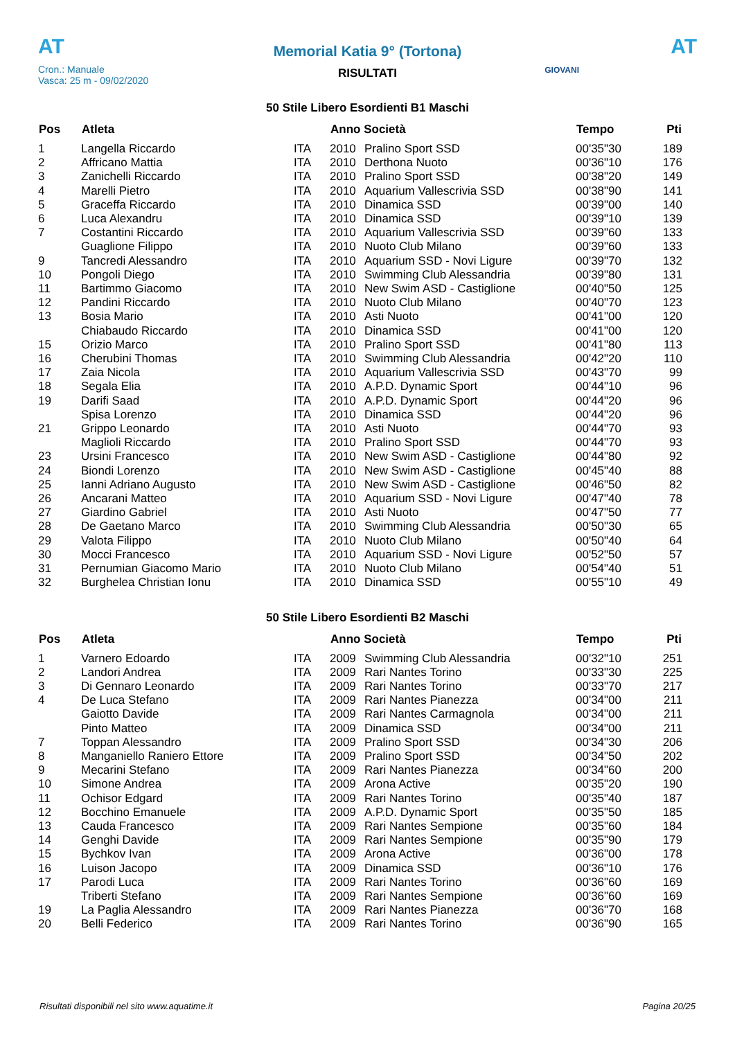AT
Memorial Katia 9° (Tortona)
AT
Cron.: Manuale
Vasca: 25 m - 09/02/2020
GIOVANI
RISULTATI
50 Stile Libero Esordienti B1 Maschi
| Pos | Atleta | | Anno Società | | Tempo | Pti |
| --- | --- | --- | --- | --- | --- | --- |
| 1 | Langella Riccardo | ITA | 2010 | Pralino Sport SSD | 00'35"30 | 189 |
| 2 | Affricano Mattia | ITA | 2010 | Derthona Nuoto | 00'36"10 | 176 |
| 3 | Zanichelli Riccardo | ITA | 2010 | Pralino Sport SSD | 00'38"20 | 149 |
| 4 | Marelli Pietro | ITA | 2010 | Aquarium Vallescrivia SSD | 00'38"90 | 141 |
| 5 | Graceffa Riccardo | ITA | 2010 | Dinamica SSD | 00'39"00 | 140 |
| 6 | Luca Alexandru | ITA | 2010 | Dinamica SSD | 00'39"10 | 139 |
| 7 | Costantini Riccardo | ITA | 2010 | Aquarium Vallescrivia SSD | 00'39"60 | 133 |
| | Guaglione Filippo | ITA | 2010 | Nuoto Club Milano | 00'39"60 | 133 |
| 9 | Tancredi Alessandro | ITA | 2010 | Aquarium SSD - Novi Ligure | 00'39"70 | 132 |
| 10 | Pongoli Diego | ITA | 2010 | Swimming Club Alessandria | 00'39"80 | 131 |
| 11 | Bartimmo Giacomo | ITA | 2010 | New Swim ASD - Castiglione | 00'40"50 | 125 |
| 12 | Pandini Riccardo | ITA | 2010 | Nuoto Club Milano | 00'40"70 | 123 |
| 13 | Bosia Mario | ITA | 2010 | Asti Nuoto | 00'41"00 | 120 |
| | Chiabaudo Riccardo | ITA | 2010 | Dinamica SSD | 00'41"00 | 120 |
| 15 | Orizio Marco | ITA | 2010 | Pralino Sport SSD | 00'41"80 | 113 |
| 16 | Cherubini Thomas | ITA | 2010 | Swimming Club Alessandria | 00'42"20 | 110 |
| 17 | Zaia Nicola | ITA | 2010 | Aquarium Vallescrivia SSD | 00'43"70 | 99 |
| 18 | Segala Elia | ITA | 2010 | A.P.D. Dynamic Sport | 00'44"10 | 96 |
| 19 | Darifi Saad | ITA | 2010 | A.P.D. Dynamic Sport | 00'44"20 | 96 |
| | Spisa Lorenzo | ITA | 2010 | Dinamica SSD | 00'44"20 | 96 |
| 21 | Grippo Leonardo | ITA | 2010 | Asti Nuoto | 00'44"70 | 93 |
| | Maglioli Riccardo | ITA | 2010 | Pralino Sport SSD | 00'44"70 | 93 |
| 23 | Ursini Francesco | ITA | 2010 | New Swim ASD - Castiglione | 00'44"80 | 92 |
| 24 | Biondi Lorenzo | ITA | 2010 | New Swim ASD - Castiglione | 00'45"40 | 88 |
| 25 | Ianni Adriano Augusto | ITA | 2010 | New Swim ASD - Castiglione | 00'46"50 | 82 |
| 26 | Ancarani Matteo | ITA | 2010 | Aquarium SSD - Novi Ligure | 00'47"40 | 78 |
| 27 | Giardino Gabriel | ITA | 2010 | Asti Nuoto | 00'47"50 | 77 |
| 28 | De Gaetano Marco | ITA | 2010 | Swimming Club Alessandria | 00'50"30 | 65 |
| 29 | Valota Filippo | ITA | 2010 | Nuoto Club Milano | 00'50"40 | 64 |
| 30 | Mocci Francesco | ITA | 2010 | Aquarium SSD - Novi Ligure | 00'52"50 | 57 |
| 31 | Pernumian Giacomo Mario | ITA | 2010 | Nuoto Club Milano | 00'54"40 | 51 |
| 32 | Burghelea Christian Ionu | ITA | 2010 | Dinamica SSD | 00'55"10 | 49 |
50 Stile Libero Esordienti B2 Maschi
| Pos | Atleta | | Anno Società | | Tempo | Pti |
| --- | --- | --- | --- | --- | --- | --- |
| 1 | Varnero Edoardo | ITA | 2009 | Swimming Club Alessandria | 00'32"10 | 251 |
| 2 | Landori Andrea | ITA | 2009 | Rari Nantes Torino | 00'33"30 | 225 |
| 3 | Di Gennaro Leonardo | ITA | 2009 | Rari Nantes Torino | 00'33"70 | 217 |
| 4 | De Luca Stefano | ITA | 2009 | Rari Nantes Pianezza | 00'34"00 | 211 |
| | Gaiotto Davide | ITA | 2009 | Rari Nantes Carmagnola | 00'34"00 | 211 |
| | Pinto Matteo | ITA | 2009 | Dinamica SSD | 00'34"00 | 211 |
| 7 | Toppan Alessandro | ITA | 2009 | Pralino Sport SSD | 00'34"30 | 206 |
| 8 | Manganiello Raniero Ettore | ITA | 2009 | Pralino Sport SSD | 00'34"50 | 202 |
| 9 | Mecarini Stefano | ITA | 2009 | Rari Nantes Pianezza | 00'34"60 | 200 |
| 10 | Simone Andrea | ITA | 2009 | Arona Active | 00'35"20 | 190 |
| 11 | Ochisor Edgard | ITA | 2009 | Rari Nantes Torino | 00'35"40 | 187 |
| 12 | Bocchino Emanuele | ITA | 2009 | A.P.D. Dynamic Sport | 00'35"50 | 185 |
| 13 | Cauda Francesco | ITA | 2009 | Rari Nantes Sempione | 00'35"60 | 184 |
| 14 | Genghi Davide | ITA | 2009 | Rari Nantes Sempione | 00'35"90 | 179 |
| 15 | Bychkov Ivan | ITA | 2009 | Arona Active | 00'36"00 | 178 |
| 16 | Luison Jacopo | ITA | 2009 | Dinamica SSD | 00'36"10 | 176 |
| 17 | Parodi Luca | ITA | 2009 | Rari Nantes Torino | 00'36"60 | 169 |
| | Triberti Stefano | ITA | 2009 | Rari Nantes Sempione | 00'36"60 | 169 |
| 19 | La Paglia Alessandro | ITA | 2009 | Rari Nantes Pianezza | 00'36"70 | 168 |
| 20 | Belli Federico | ITA | 2009 | Rari Nantes Torino | 00'36"90 | 165 |
Risultati disponibili nel sito www.aquatime.it Pagina 20/25